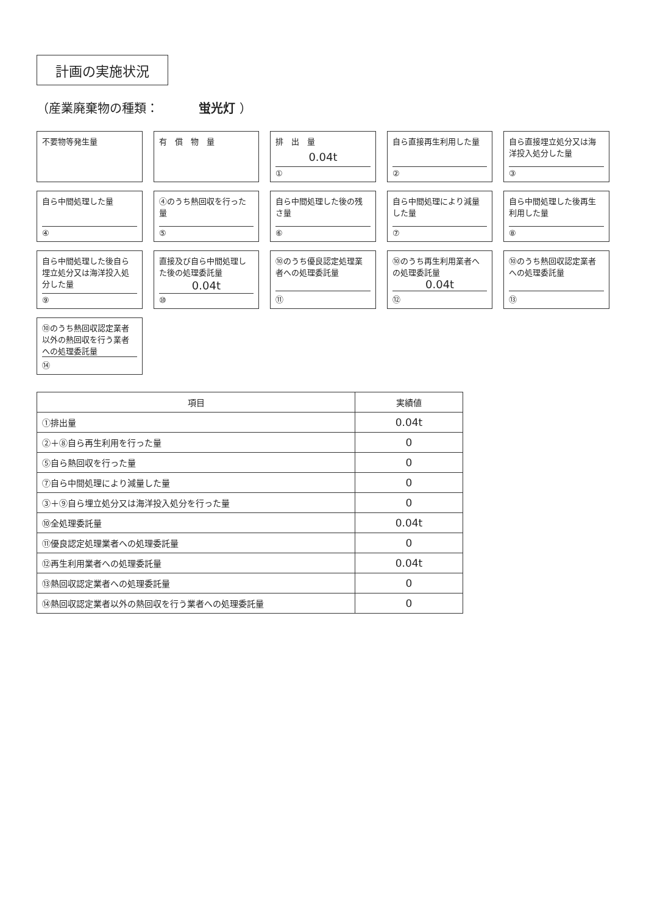計画の実施状況
（産業廃棄物の種類： 蛍光灯 ）
不要物等発生量
有　償　物　量
排　出　量
0.04t
①
自ら直接再生利用した量
②
自ら直接埋立処分又は海洋投入処分した量
③
自ら中間処理した量
④
④のうち熱回収を行った量
⑤
自ら中間処理した後の残さ量
⑥
自ら中間処理により減量した量
⑦
自ら中間処理した後再生利用した量
⑧
自ら中間処理した後自ら埋立処分又は海洋投入処分した量
⑨
直接及び自ら中間処理した後の処理委託量
0.04t
⑩
⑩のうち優良認定処理業者への処理委託量
⑪
⑩のうち再生利用業者への処理委託量
0.04t
⑫
⑩のうち熱回収認定業者への処理委託量
⑬
⑩のうち熱回収認定業者以外の熱回収を行う業者への処理委託量
⑭
| 項目 | 実績値 |
| --- | --- |
| ①排出量 | 0.04t |
| ②＋⑧自ら再生利用を行った量 | 0 |
| ⑤自ら熱回収を行った量 | 0 |
| ⑦自ら中間処理により減量した量 | 0 |
| ③＋⑨自ら埋立処分又は海洋投入処分を行った量 | 0 |
| ⑩全処理委託量 | 0.04t |
| ⑪優良認定処理業者への処理委託量 | 0 |
| ⑫再生利用業者への処理委託量 | 0.04t |
| ⑬熱回収認定業者への処理委託量 | 0 |
| ⑭熱回収認定業者以外の熱回収を行う業者への処理委託量 | 0 |